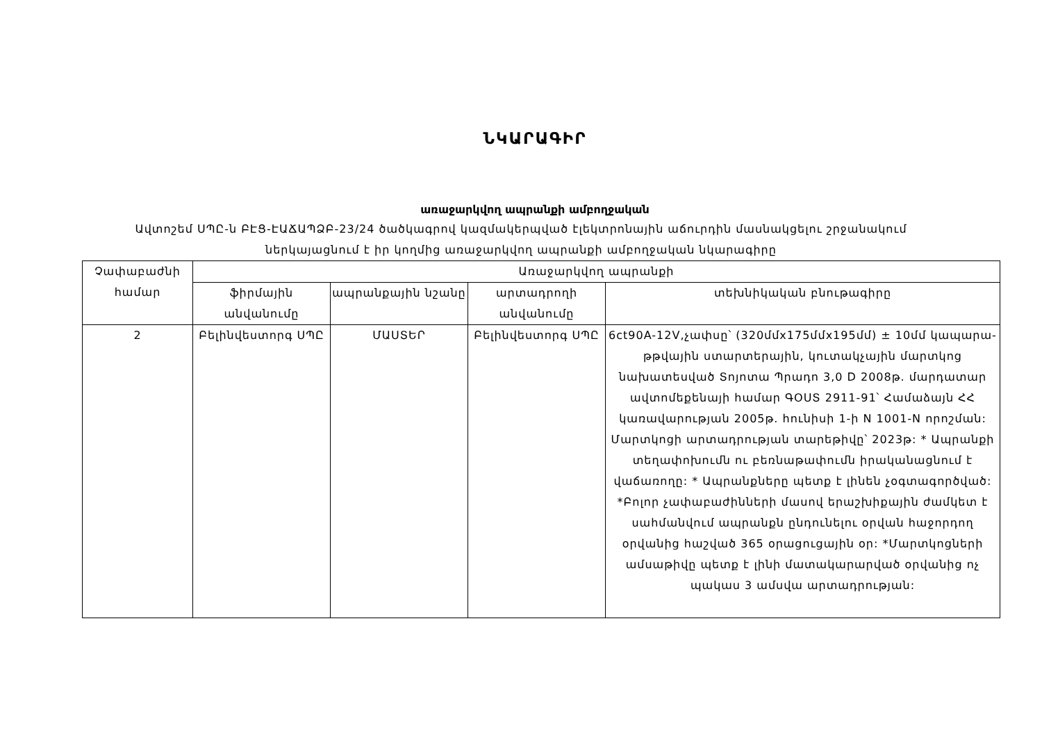ՆԿԱՐԱԳԻՐ
առաջարկվող ապրանքի ամբողջական
Ավտոշեմ ՍՊԸ-ն ԲԷՑ-ԷԱՃԱՊՁԲ-23/24 ծածկագրով կազմակերպված էլեկտրոնային աճուրդին մասնակցելու շրջանակում ներկայացնում է իր կողմից առաջարկվող ապրանքի ամբողջական նկարագիրը
| Չափաբաժնի համար | Առաջարկվող ապրանքի | | | |
| --- | --- | --- | --- | --- |
| | ֆիրմային անվանումը | ապրանքային նշանը | արտադրողի անվանումը | տեխնիկական բնութագիրը |
| 2 | Բելինվեստորգ ՍՊԸ | ՄԱՍՏԵՐ | Բելինվեստորգ ՍՊԸ | 6ct90A-12V,չափսը՝ (320մմx175մմx195մմ) ± 10մմ կապարա-թթվային ստարտերային, կուտակչային մարտկոց նախատեսված Տոյոտա Պրադո 3,0 D 2008թ. մարդատար ավտոմեքենայի համար ԳՕՍՏ 2911-91՝ Համաձայն ՀՀ կառավարության 2005թ. հունիսի 1-ի N 1001-N որոշման: Մարտկոցի արտադրության տարեթիվը՝ 2023թ: * Ապրանքի տեղափոխումն ու բեռնաթափումն իրականացնում է վաճառողը: * Ապրանքները պետք է լինեն չօգտագործված: *Բոլոր չափաբաժինների մասով երաշխիքային ժամկետ է սահմանվում ապրանքն ընդունելու օրվան հաջորդող օրվանից հաշված 365 օրացուցային օր: *Մարտկոցների ամսաթիվը պետք է լինի մատակարարված օրվանից ոչ պակաս 3 ամսվա արտադրության: |